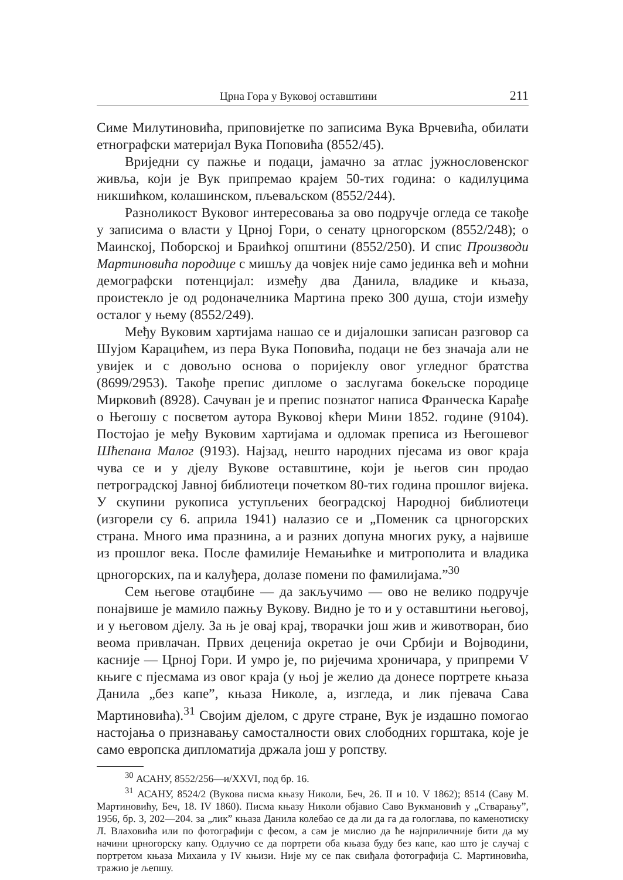Црна Гора у Вуковој оставштини 211
Симе Милутиновића, приповијетке по записима Вука Врчевића, обилати етнографски материјал Вука Поповића (8552/45).
Вриједни су пажње и подаци, јамачно за атлас јужнословенског живља, који је Вук припремао крајем 50-тих година: о кадилуцима никшићком, колашинском, пљеваљском (8552/244).
Разноликост Вуковог интересовања за ово подручје огледа се такође у записима о власти у Црној Гори, о сенату црногорском (8552/248); о Маинској, Поборској и Браићкој општини (8552/250). И спис Производи Мартиновића породице с мишљу да човјек није само јединка већ и моћни демографски потенцијал: између два Данила, владике и књаза, проистекло је од родоначелника Мартина преко 300 душа, стоји између осталог у њему (8552/249).
Међу Вуковим хартијама нашао се и дијалошки записан разговор са Шујом Карацићем, из пера Вука Поповића, подаци не без значаја али не увијек и с довољно основа о поријеклу овог угледног братства (8699/2953). Такође препис дипломе о заслугама бокељске породице Мирковић (8928). Сачуван је и препис познатог написа Франческа Карађе о Његошу с посветом аутора Вуковој кћери Мини 1852. године (9104). Постојао је међу Вуковим хартијама и одломак преписа из Његошевог Шћепана Малог (9193). Најзад, нешто народних пјесама из овог краја чува се и у дјелу Вукове оставштине, који је његов син продао петроградској Јавној библиотеци почетком 80-тих година прошлог вијека. У скупини рукописа уступљених београдској Народној библиотеци (изгорели су 6. априла 1941) налазио се и „Поменик са црногорских страна. Много има празнина, а и разних допуна многих руку, а највише из прошлог века. После фамилије Немањићке и митрополита и владика црногорских, па и калуђера, долазе помени по фамилијама.”<sup>30</sup>
Сем његове отаџбине — да закључимо — ово не велико подручје понајвише је мамило пажњу Вукову. Видно је то и у оставштини његовој, и у његовом дјелу. За њ је овај крај, творачки још жив и животворан, био веома привлачан. Првих деценија окретао је очи Србији и Војводини, касније — Црној Гори. И умро је, по ријечима хроничара, у припреми V књиге с пјесмама из овог краја (у њој је желио да донесе портрете књаза Данила „без капе”, књаза Николе, а, изгледа, и лик пјевача Сава Мартиновића).<sup>31</sup> Својим дјелом, с друге стране, Вук је издашно помогао настојања о признавању самосталности ових слободних горштака, које је само европска дипломатија држала још у ропству.
<sup>30</sup> АСАНУ, 8552/256—и/XXVI, под бр. 16.
<sup>31</sup> АСАНУ, 8524/2 (Вукова писма књазу Николи, Беч, 26. II и 10. V 1862); 8514 (Саву М. Мартиновићу, Беч, 18. IV 1860). Писма књазу Николи објавио Саво Вукмановић у „Стварању”, 1956, бр. 3, 202—204. за „лик” књаза Данила колебао се да ли да га да гологлава, по каменотиску Л. Влаховића или по фотографији с фесом, а сам је мислио да ће најприличније бити да му начини црногорску капу. Одлучио се да портрети оба књаза буду без капе, као што је случај с портретом књаза Михаила у IV књизи. Није му се пак свиђала фотографија С. Мартиновића, тражио је љепшу.